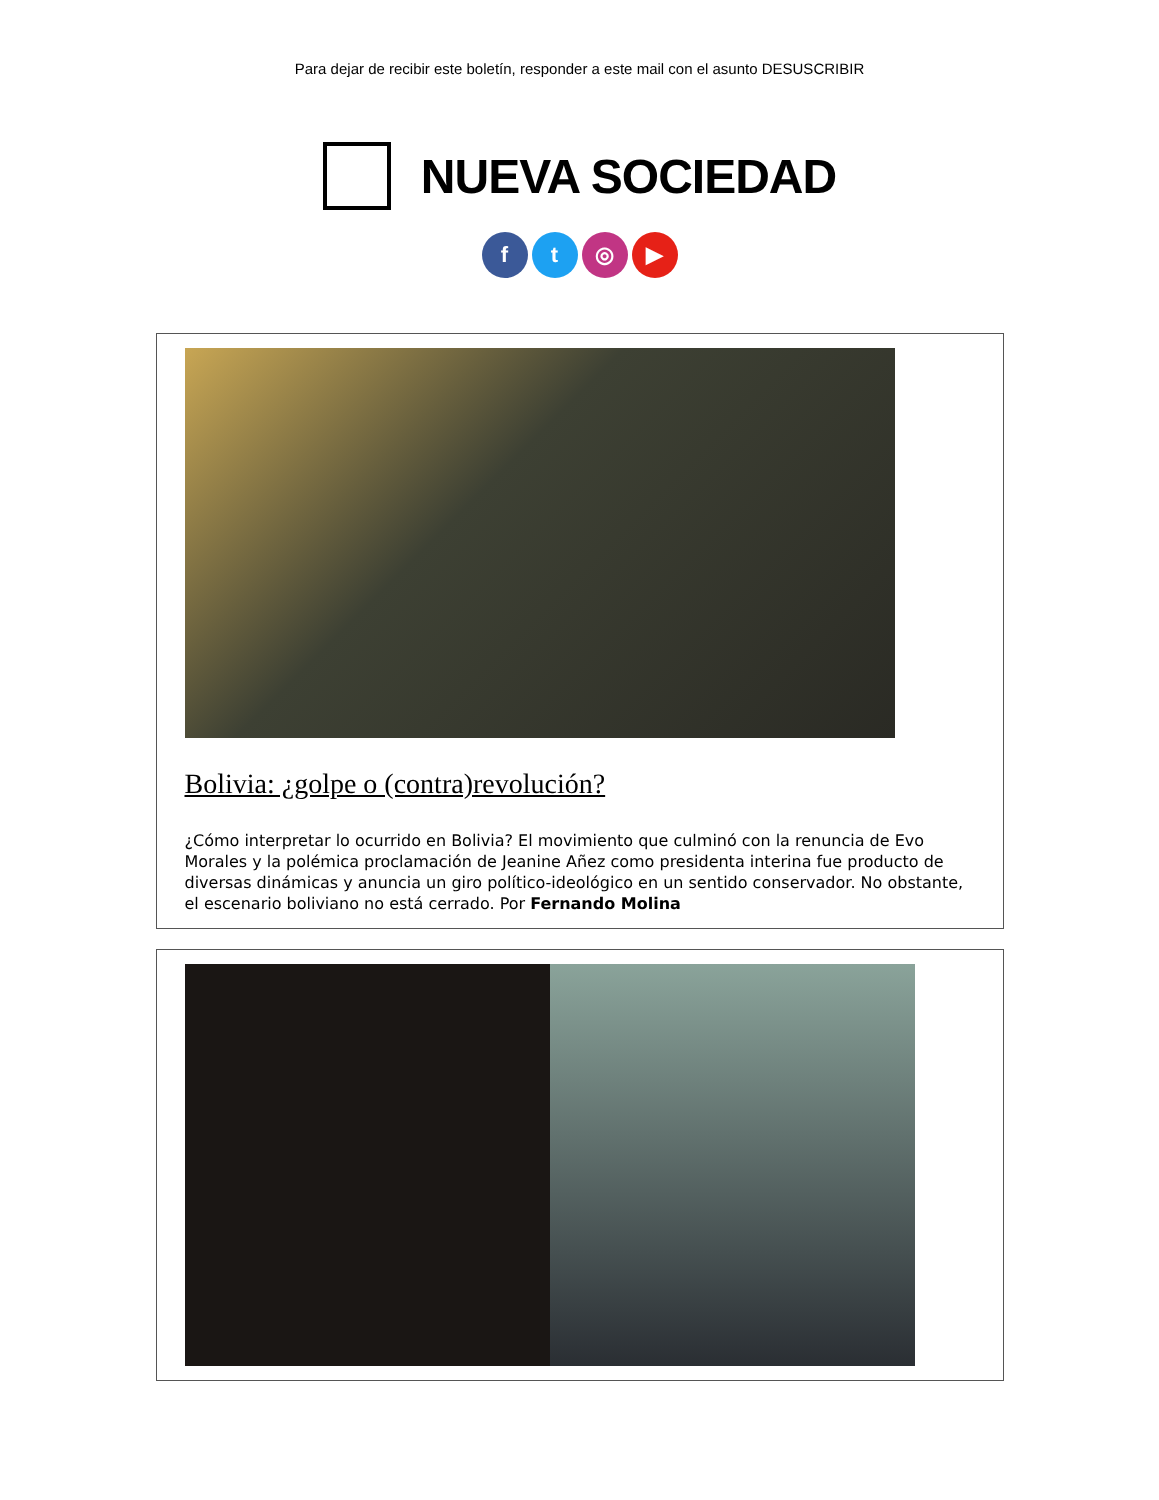Para dejar de recibir este boletín, responder a este mail con el asunto DESUSCRIBIR
NUEVA SOCIEDAD
ft ◎ ▶
Bolivia: ¿golpe o (contra)revolución?
¿Cómo interpretar lo ocurrido en Bolivia? El movimiento que culminó con la renuncia de Evo Morales y la polémica proclamación de Jeanine Añez como presidenta interina fue producto de diversas dinámicas y anuncia un giro político-ideológico en un sentido conservador. No obstante, el escenario boliviano no está cerrado. Por Fernando Molina